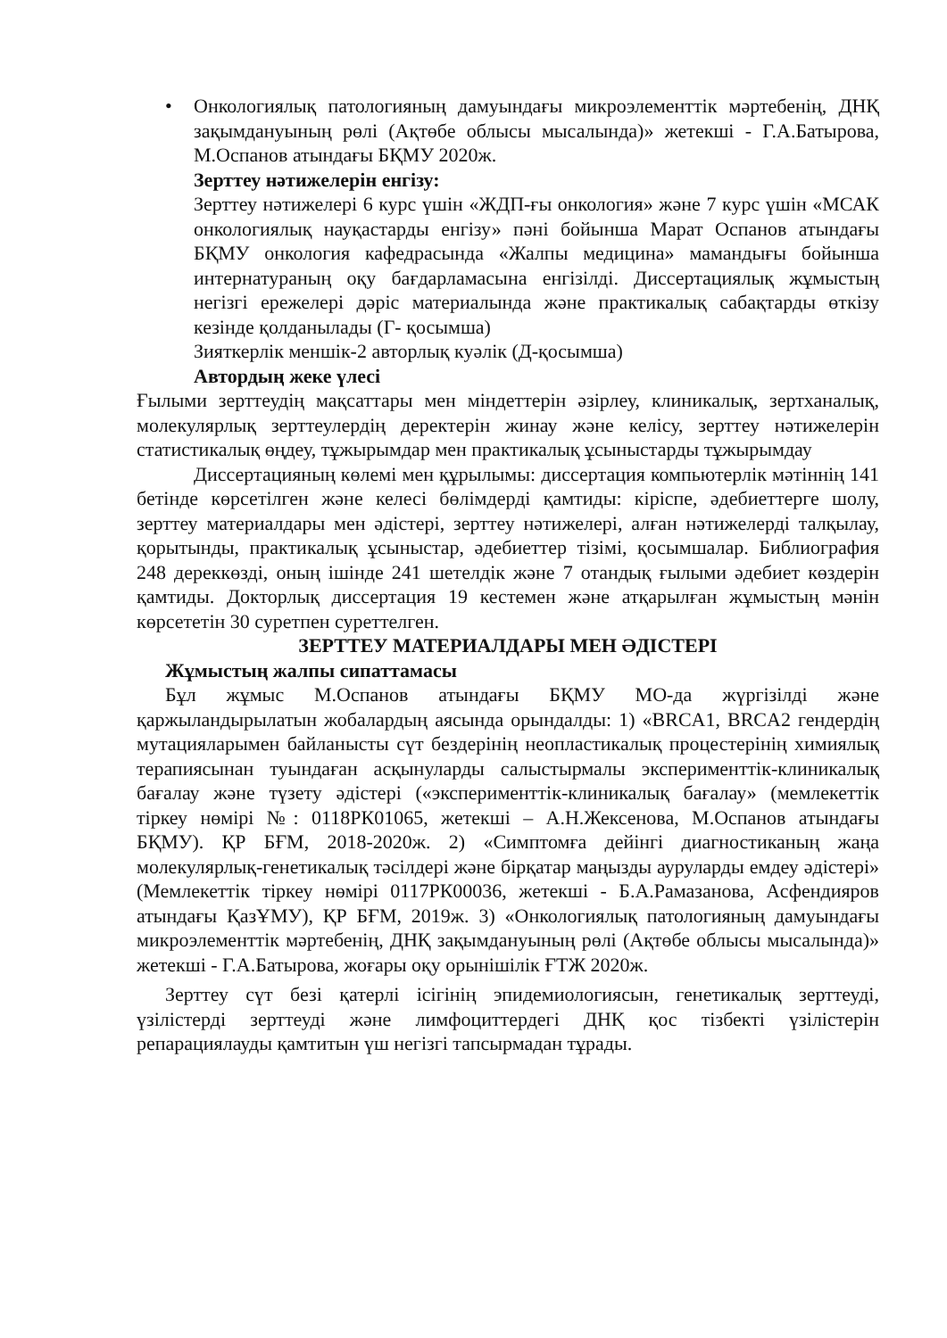• Онкологиялық патологияның дамуындағы микроэлементтік мәртебенің, ДНҚ зақымдануының рөлі (Ақтөбе облысы мысалында)» жетекші - Г.А.Батырова, М.Оспанов атындағы БҚМУ 2020ж.
Зерттеу нәтижелерін енгізу:
Зерттеу нәтижелері 6 курс үшін «ЖДП-ғы онкология» және 7 курс үшін «МСАК онкологиялық науқастарды енгізу» пәні бойынша Марат Оспанов атындағы БҚМУ онкология кафедрасында «Жалпы медицина» мамандығы бойынша интернатураның оқу бағдарламасына енгізілді. Диссертациялық жұмыстың негізгі ережелері дәріс материалында және практикалық сабақтарды өткізу кезінде қолданылады (Г- қосымша)
Зияткерлік меншік-2 авторлық куәлік (Д-қосымша)
Автордың жеке үлесі
Ғылыми зерттеудің мақсаттары мен міндеттерін әзірлеу, клиникалық, зертханалық, молекулярлық зерттеулердің деректерін жинау және келісу, зерттеу нәтижелерін статистикалық өңдеу, тұжырымдар мен практикалық ұсыныстарды тұжырымдау
Диссертацияның көлемі мен құрылымы: диссертация компьютерлік мәтіннің 141 бетінде көрсетілген және келесі бөлімдерді қамтиды: кіріспе, әдебиеттерге шолу, зерттеу материалдары мен әдістері, зерттеу нәтижелері, алған нәтижелерді талқылау, қорытынды, практикалық ұсыныстар, әдебиеттер тізімі, қосымшалар. Библиография 248 дереккөзді, оның ішінде 241 шетелдік және 7 отандық ғылыми әдебиет көздерін қамтиды. Докторлық диссертация 19 кестемен және атқарылған жұмыстың мәнін көрсететін 30 суретпен суреттелген.
ЗЕРТТЕУ МАТЕРИАЛДАРЫ МЕН ӘДІСТЕРІ
Жұмыстың жалпы сипаттамасы
Бұл жұмыс М.Оспанов атындағы БҚМУ МО-да жүргізілді және қаржыландырылатын жобалардың аясында орындалды: 1) «BRCA1, BRCA2 гендердің мутацияларымен байланысты сүт бездерінің неопластикалық процестерінің химиялық терапиясынан туындаған асқынуларды салыстырмалы эксперименттік-клиникалық бағалау және түзету әдістері («эксперименттік-клиникалық бағалау» (мемлекеттік тіркеу нөмірі №: 0118РК01065, жетекші – А.Н.Жексенова, М.Оспанов атындағы БҚМУ). ҚР БҒМ, 2018-2020ж. 2) «Симптомға дейінгі диагностиканың жаңа молекулярлық-генетикалық тәсілдері және бірқатар маңызды ауруларды емдеу әдістері» (Мемлекеттік тіркеу нөмірі 0117РК00036, жетекші - Б.А.Рамазанова, Асфендияров атындағы ҚазҰМУ), ҚР БҒМ, 2019ж. 3) «Онкологиялық патологияның дамуындағы микроэлементтік мәртебенің, ДНҚ зақымдануының рөлі (Ақтөбе облысы мысалында)» жетекші - Г.А.Батырова, жоғары оқу орынішілік ҒТЖ 2020ж.
Зерттеу сүт безі қатерлі ісігінің эпидемиологиясын, генетикалық зерттеуді, үзілістерді зерттеуді және лимфоциттердегі ДНҚ қос тізбекті үзілістерін репарациялауды қамтитын үш негізгі тапсырмадан тұрады.